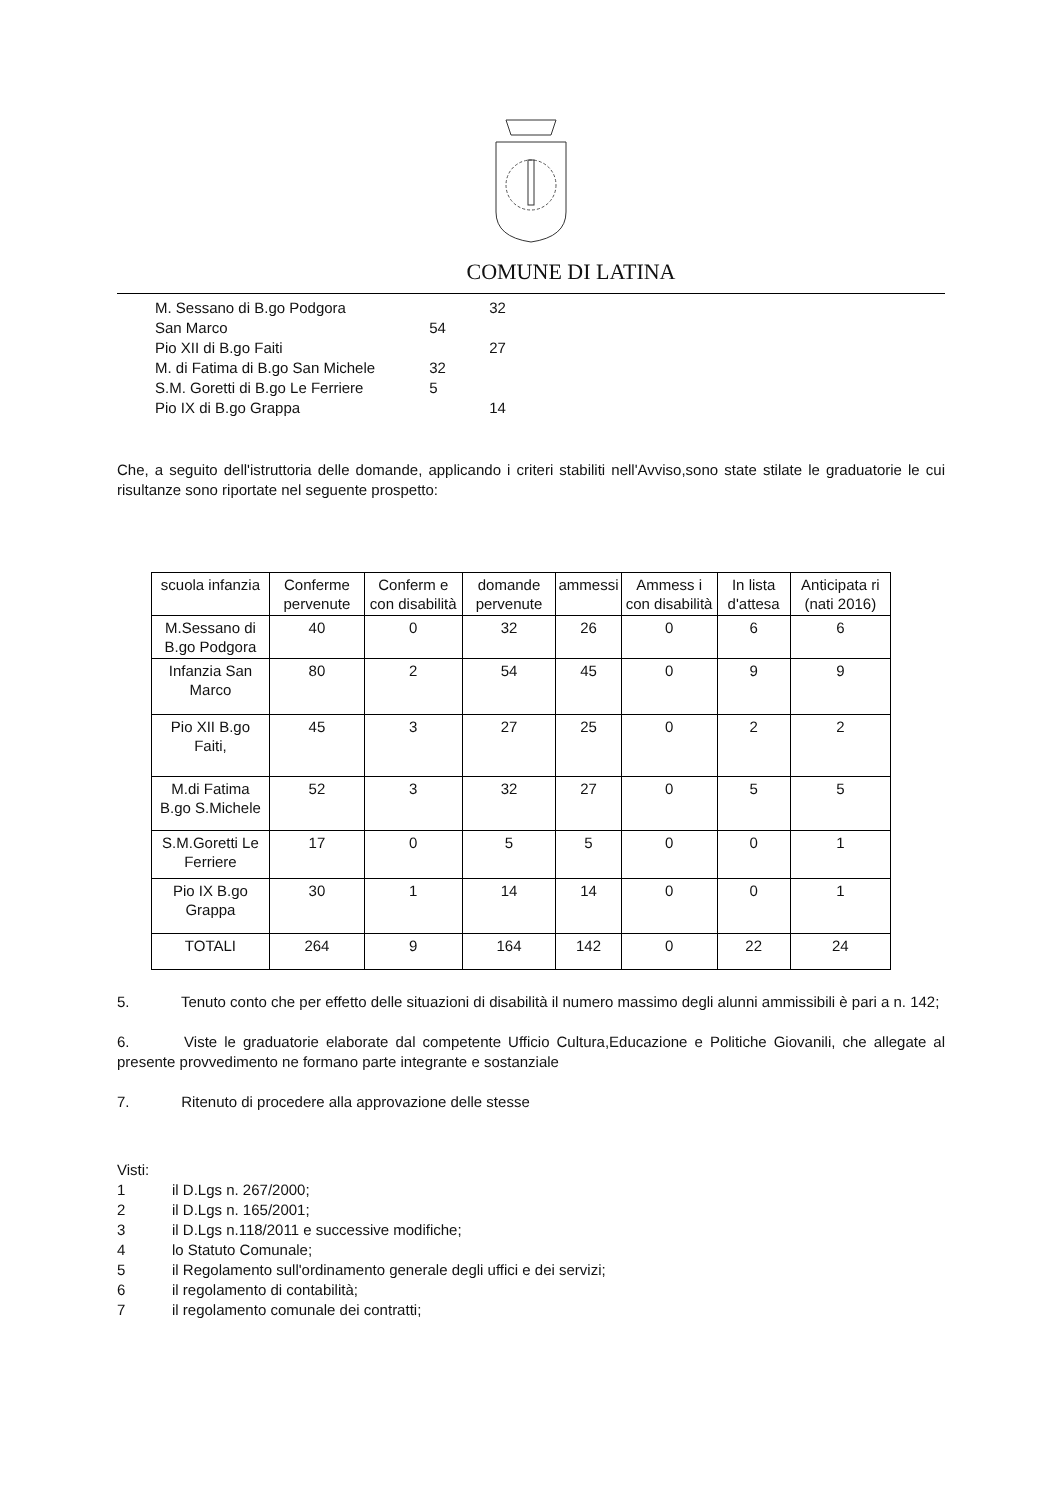COMUNE DI LATINA
M. Sessano di B.go Podgora 32
San Marco 54
Pio XII di B.go Faiti 27
M. di Fatima di B.go San Michele 32
S.M. Goretti di B.go Le Ferriere 5
Pio IX di B.go Grappa 14
Che, a seguito dell'istruttoria delle domande, applicando i criteri stabiliti nell'Avviso,sono state stilate le graduatorie le cui risultanze sono riportate nel seguente prospetto:
| scuola infanzia | Conferme pervenute | Conferm e con disabilità | domande pervenute | ammessi | Ammess i con disabilità | In lista d'attesa | Anticipata ri (nati 2016) |
| M.Sessano di B.go Podgora | 40 | 0 | 32 | 26 | 0 | 6 | 6 |
| Infanzia San Marco | 80 | 2 | 54 | 45 | 0 | 9 | 9 |
| Pio XII B.go Faiti, | 45 | 3 | 27 | 25 | 0 | 2 | 2 |
| M.di Fatima B.go S.Michele | 52 | 3 | 32 | 27 | 0 | 5 | 5 |
| S.M.Goretti Le Ferriere | 17 | 0 | 5 | 5 | 0 | 0 | 1 |
| Pio IX B.go Grappa | 30 | 1 | 14 | 14 | 0 | 0 | 1 |
| TOTALI | 264 | 9 | 164 | 142 | 0 | 22 | 24 |
5. Tenuto conto che per effetto delle situazioni di disabilità il numero massimo degli alunni ammissibili è pari a n. 142;
6. Viste le graduatorie elaborate dal competente Ufficio Cultura,Educazione e Politiche Giovanili, che allegate al presente provvedimento ne formano parte integrante e sostanziale
7. Ritenuto di procedere alla approvazione delle stesse
Visti:
1 il D.Lgs n. 267/2000;
2 il D.Lgs n. 165/2001;
3 il D.Lgs n.118/2011 e successive modifiche;
4 lo Statuto Comunale;
5 il Regolamento sull'ordinamento generale degli uffici e dei servizi;
6 il regolamento di contabilità;
7 il regolamento comunale dei contratti;